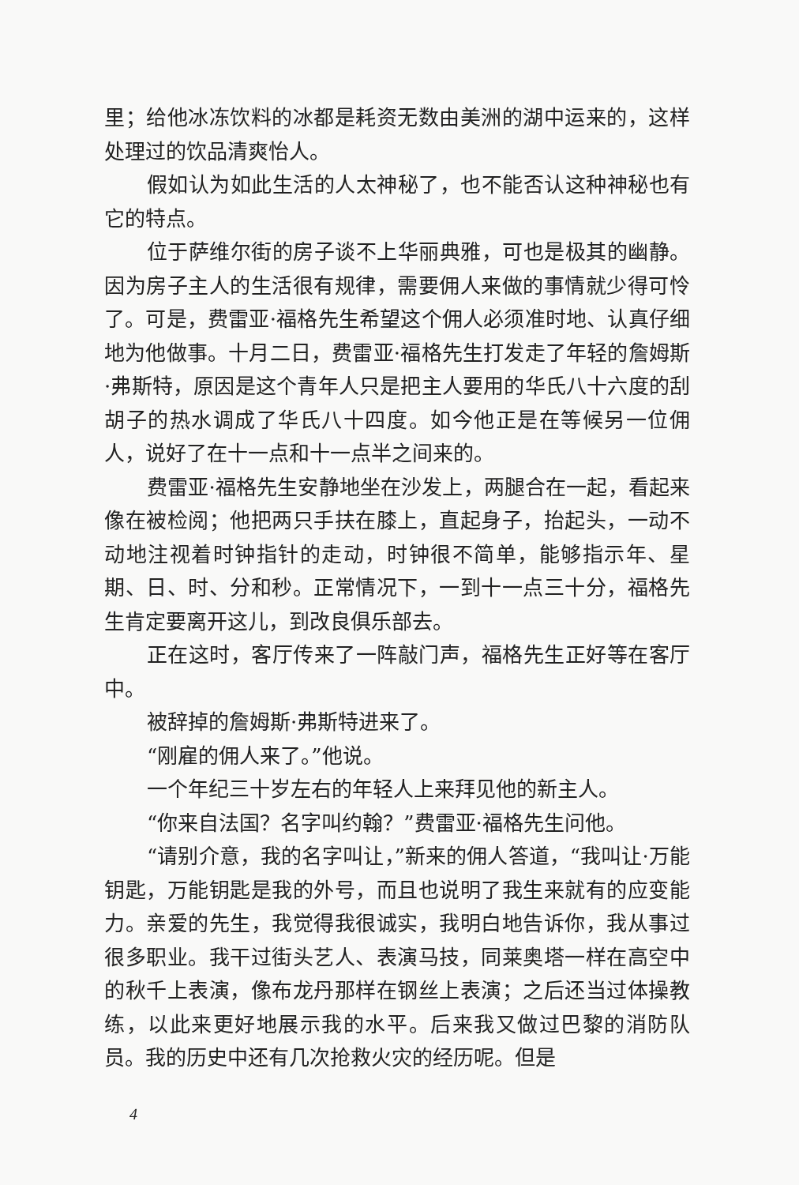里；给他冰冻饮料的冰都是耗资无数由美洲的湖中运来的，这样处理过的饮品清爽怡人。
假如认为如此生活的人太神秘了，也不能否认这种神秘也有它的特点。
位于萨维尔街的房子谈不上华丽典雅，可也是极其的幽静。因为房子主人的生活很有规律，需要佣人来做的事情就少得可怜了。可是，费雷亚·福格先生希望这个佣人必须准时地、认真仔细地为他做事。十月二日，费雷亚·福格先生打发走了年轻的詹姆斯·弗斯特，原因是这个青年人只是把主人要用的华氏八十六度的刮胡子的热水调成了华氏八十四度。如今他正是在等候另一位佣人，说好了在十一点和十一点半之间来的。
费雷亚·福格先生安静地坐在沙发上，两腿合在一起，看起来像在被检阅；他把两只手扶在膝上，直起身子，抬起头，一动不动地注视着时钟指针的走动，时钟很不简单，能够指示年、星期、日、时、分和秒。正常情况下，一到十一点三十分，福格先生肯定要离开这儿，到改良俱乐部去。
正在这时，客厅传来了一阵敲门声，福格先生正好等在客厅中。
被辞掉的詹姆斯·弗斯特进来了。
“刚雇的佣人来了。”他说。
一个年纪三十岁左右的年轻人上来拜见他的新主人。
“你来自法国？名字叫约翰？”费雷亚·福格先生问他。
“请别介意，我的名字叫让，”新来的佣人答道，“我叫让·万能钥匙，万能钥匙是我的外号，而且也说明了我生来就有的应变能力。亲爱的先生，我觉得我很诚实，我明白地告诉你，我从事过很多职业。我干过街头艺人、表演马技，同莱奥塔一样在高空中的秋千上表演，像布龙丹那样在钢丝上表演；之后还当过体操教练，以此来更好地展示我的水平。后来我又做过巴黎的消防队员。我的历史中还有几次抢救火灾的经历呢。但是
4